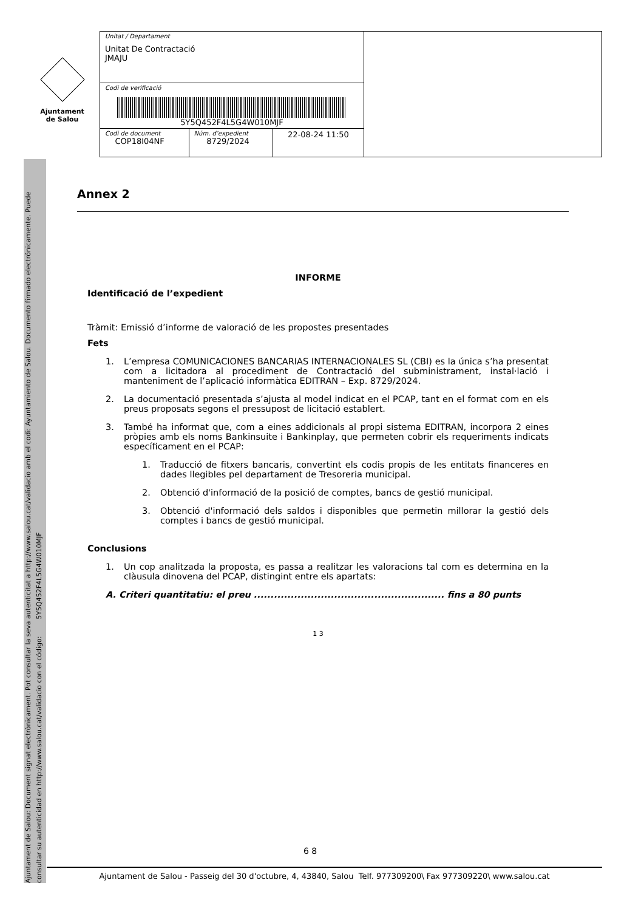Ajuntament
de Salou
| Unitat / Departament Unitat De Contractació JMAJU | | | |
| Codi de verificació 5Y5Q452F4L5G4W010MJF | | | |
| Codi de document COP18I04NF | Núm. d’expedient 8729/2024 | 22-08-24 11:50 | |
Ajuntament de Salou: Document signat electrònicament. Pot consultar la seva autenticitat a http://www.salou.cat/validacio amb el codi: Ayuntamiento de Salou. Documento firmado electrónicamente. Puede consultar su autenticidad en http://www.salou.cat/validacio con el código: 5Y5Q452F4L5G4W010MJF
Annex 2
INFORME
Identificació de l’expedient
Tràmit: Emissió d’informe de valoració de les propostes presentades
Fets
1. L’empresa COMUNICACIONES BANCARIAS INTERNACIONALES SL (CBI) es la única s’ha presentat com a licitadora al procediment de Contractació del subministrament, instal·lació i manteniment de l’aplicació informàtica EDITRAN – Exp. 8729/2024.
2. La documentació presentada s’ajusta al model indicat en el PCAP, tant en el format com en els preus proposats segons el pressupost de licitació establert.
3. També ha informat que, com a eines addicionals al propi sistema EDITRAN, incorpora 2 eines pròpies amb els noms Bankinsuite i Bankinplay, que permeten cobrir els requeriments indicats específicament en el PCAP:
1. Traducció de fitxers bancaris, convertint els codis propis de les entitats financeres en dades llegibles pel departament de Tresoreria municipal.
2. Obtenció d'informació de la posició de comptes, bancs de gestió municipal.
3. Obtenció d'informació dels saldos i disponibles que permetin millorar la gestió dels comptes i bancs de gestió municipal.
Conclusions
1. Un cop analitzada la proposta, es passa a realitzar les valoracions tal com es determina en la clàusula dinovena del PCAP, distingint entre els apartats:
A. Criteri quantitatiu: el preu ......................................................... fins a 80 punts
1 3
6 8
Ajuntament de Salou - Passeig del 30 d'octubre, 4, 43840, Salou Telf. 977309200\ Fax 977309220\ www.salou.cat